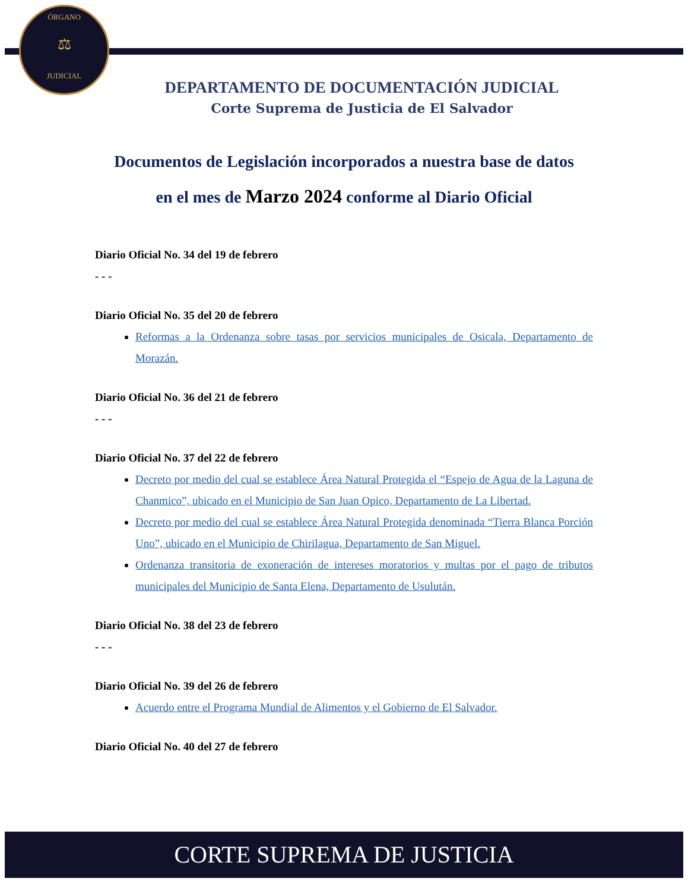ÓRGANO
⚖
JUDICIAL
DEPARTAMENTO DE DOCUMENTACIÓN JUDICIAL
Corte Suprema de Justicia de El Salvador
Documentos de Legislación incorporados a nuestra base de datos en el mes de Marzo 2024 conforme al Diario Oficial
Diario Oficial No. 34 del 19 de febrero
- - -
Diario Oficial No. 35 del 20 de febrero
Reformas a la Ordenanza sobre tasas por servicios municipales de Osicala, Departamento de Morazán.
Diario Oficial No. 36 del 21 de febrero
- - -
Diario Oficial No. 37 del 22 de febrero
Decreto por medio del cual se establece Área Natural Protegida el “Espejo de Agua de la Laguna de Chanmico”, ubicado en el Municipio de San Juan Opico, Departamento de La Libertad.
Decreto por medio del cual se establece Área Natural Protegida denominada “Tierra Blanca Porción Uno”, ubicado en el Municipio de Chirilagua, Departamento de San Miguel.
Ordenanza transitoria de exoneración de intereses moratorios y multas por el pago de tributos municipales del Municipio de Santa Elena, Departamento de Usulután.
Diario Oficial No. 38 del 23 de febrero
- - -
Diario Oficial No. 39 del 26 de febrero
Acuerdo entre el Programa Mundial de Alimentos y el Gobierno de El Salvador.
Diario Oficial No. 40 del 27 de febrero
CORTE SUPREMA DE JUSTICIA